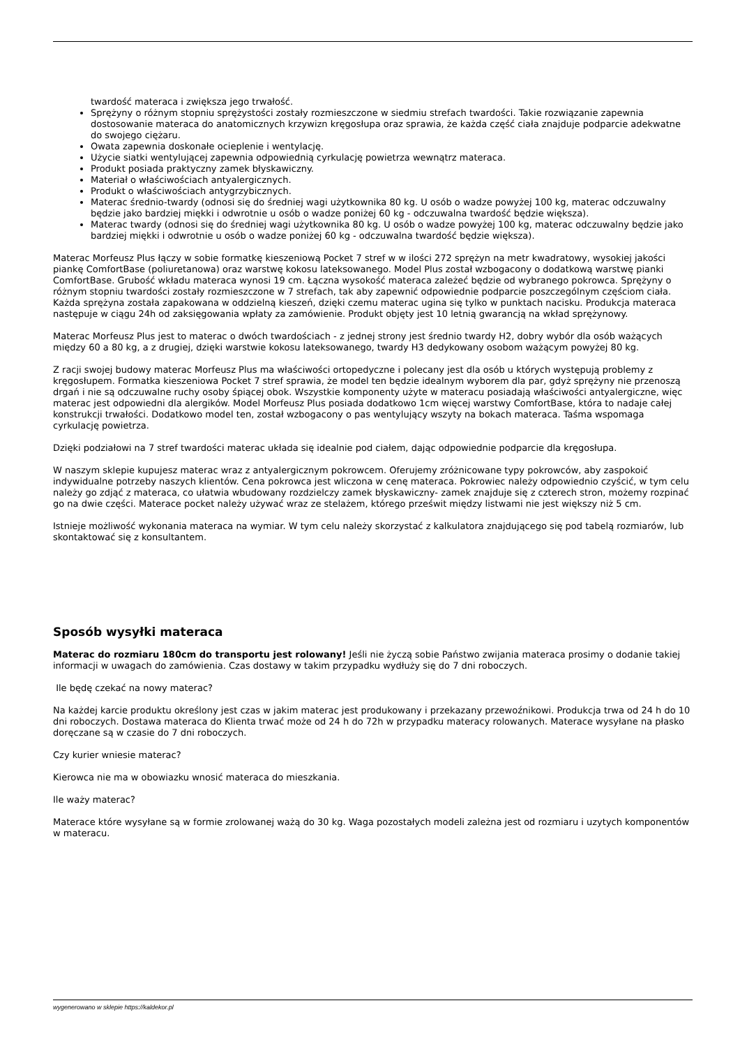twardość materaca i zwiększa jego trwałość.
Sprężyny o różnym stopniu sprężystości zostały rozmieszczone w siedmiu strefach twardości. Takie rozwiązanie zapewnia dostosowanie materaca do anatomicznych krzywizn kręgosłupa oraz sprawia, że każda część ciała znajduje podparcie adekwatne do swojego ciężaru.
Owata zapewnia doskonałe ocieplenie i wentylację.
Użycie siatki wentylującej zapewnia odpowiednią cyrkulację powietrza wewnątrz materaca.
Produkt posiada praktyczny zamek błyskawiczny.
Materiał o właściwościach antyalergicznych.
Produkt o właściwościach antygrzybicznych.
Materac średnio-twardy (odnosi się do średniej wagi użytkownika 80 kg. U osób o wadze powyżej 100 kg, materac odczuwalny będzie jako bardziej miękki i odwrotnie u osób o wadze poniżej 60 kg - odczuwalna twardość będzie większa).
Materac twardy (odnosi się do średniej wagi użytkownika 80 kg. U osób o wadze powyżej 100 kg, materac odczuwalny będzie jako bardziej miękki i odwrotnie u osób o wadze poniżej 60 kg - odczuwalna twardość będzie większa).
Materac Morfeusz Plus łączy w sobie formatkę kieszeniową Pocket 7 stref w w ilości 272 sprężyn na metr kwadratowy, wysokiej jakości piankę ComfortBase (poliuretanowa) oraz warstwę kokosu lateksowanego. Model Plus został wzbogacony o dodatkową warstwę pianki ComfortBase. Grubość wkładu materaca wynosi 19 cm. Łączna wysokość materaca zależeć będzie od wybranego pokrowca. Sprężyny o różnym stopniu twardości zostały rozmieszczone w 7 strefach, tak aby zapewnić odpowiednie podparcie poszczególnym częściom ciała. Każda sprężyna została zapakowana w oddzielną kieszeń, dzięki czemu materac ugina się tylko w punktach nacisku. Produkcja materaca następuje w ciągu 24h od zaksięgowania wpłaty za zamówienie. Produkt objęty jest 10 letnią gwarancją na wkład sprężynowy.
Materac Morfeusz Plus jest to materac o dwóch twardościach - z jednej strony jest średnio twardy H2, dobry wybór dla osób ważących między 60 a 80 kg, a z drugiej, dzięki warstwie kokosu lateksowanego, twardy H3 dedykowany osobom ważącym powyżej 80 kg.
Z racji swojej budowy materac Morfeusz Plus ma właściwości ortopedyczne i polecany jest dla osób u których występują problemy z kręgosłupem. Formatka kieszeniowa Pocket 7 stref sprawia, że model ten będzie idealnym wyborem dla par, gdyż sprężyny nie przenoszą drgań i nie są odczuwalne ruchy osoby śpiącej obok. Wszystkie komponenty użyte w materacu posiadają właściwości antyalergiczne, więc materac jest odpowiedni dla alergików. Model Morfeusz Plus posiada dodatkowo 1cm więcej warstwy ComfortBase, która to nadaje całej konstrukcji trwałości. Dodatkowo model ten, został wzbogacony o pas wentylujący wszyty na bokach materaca. Taśma wspomaga cyrkulację powietrza.
Dzięki podziałowi na 7 stref twardości materac układa się idealnie pod ciałem, dając odpowiednie podparcie dla kręgosłupa.
W naszym sklepie kupujesz materac wraz z antyalergicznym pokrowcem. Oferujemy zróżnicowane typy pokrowców, aby zaspokoić indywidualne potrzeby naszych klientów. Cena pokrowca jest wliczona w cenę materaca. Pokrowiec należy odpowiednio czyścić, w tym celu należy go zdjąć z materaca, co ułatwia wbudowany rozdzielczy zamek błyskawiczny- zamek znajduje się z czterech stron, możemy rozpinać go na dwie części. Materace pocket należy używać wraz ze stelażem, którego prześwit między listwami nie jest większy niż 5 cm.
Istnieje możliwość wykonania materaca na wymiar. W tym celu należy skorzystać z kalkulatora znajdującego się pod tabelą rozmiarów, lub skontaktować się z konsultantem.
Sposób wysyłki materaca
Materac do rozmiaru 180cm do transportu jest rolowany! Jeśli nie życzą sobie Państwo zwijania materaca prosimy o dodanie takiej informacji w uwagach do zamówienia. Czas dostawy w takim przypadku wydłuży się do 7 dni roboczych.
Ile będę czekać na nowy materac?
Na każdej karcie produktu określony jest czas w jakim materac jest produkowany i przekazany przewoźnikowi. Produkcja trwa od 24 h do 10 dni roboczych. Dostawa materaca do Klienta trwać może od 24 h do 72h w przypadku materacy rolowanych. Materace wysyłane na płasko doręczane są w czasie do 7 dni roboczych.
Czy kurier wniesie materac?
Kierowca nie ma w obowiazku wnosić materaca do mieszkania.
Ile waży materac?
Materace które wysyłane są w formie zrolowanej ważą do 30 kg. Waga pozostałych modeli zależna jest od rozmiaru i uzytych komponentów w materacu.
wygenerowano w sklepie https://kaldekor.pl